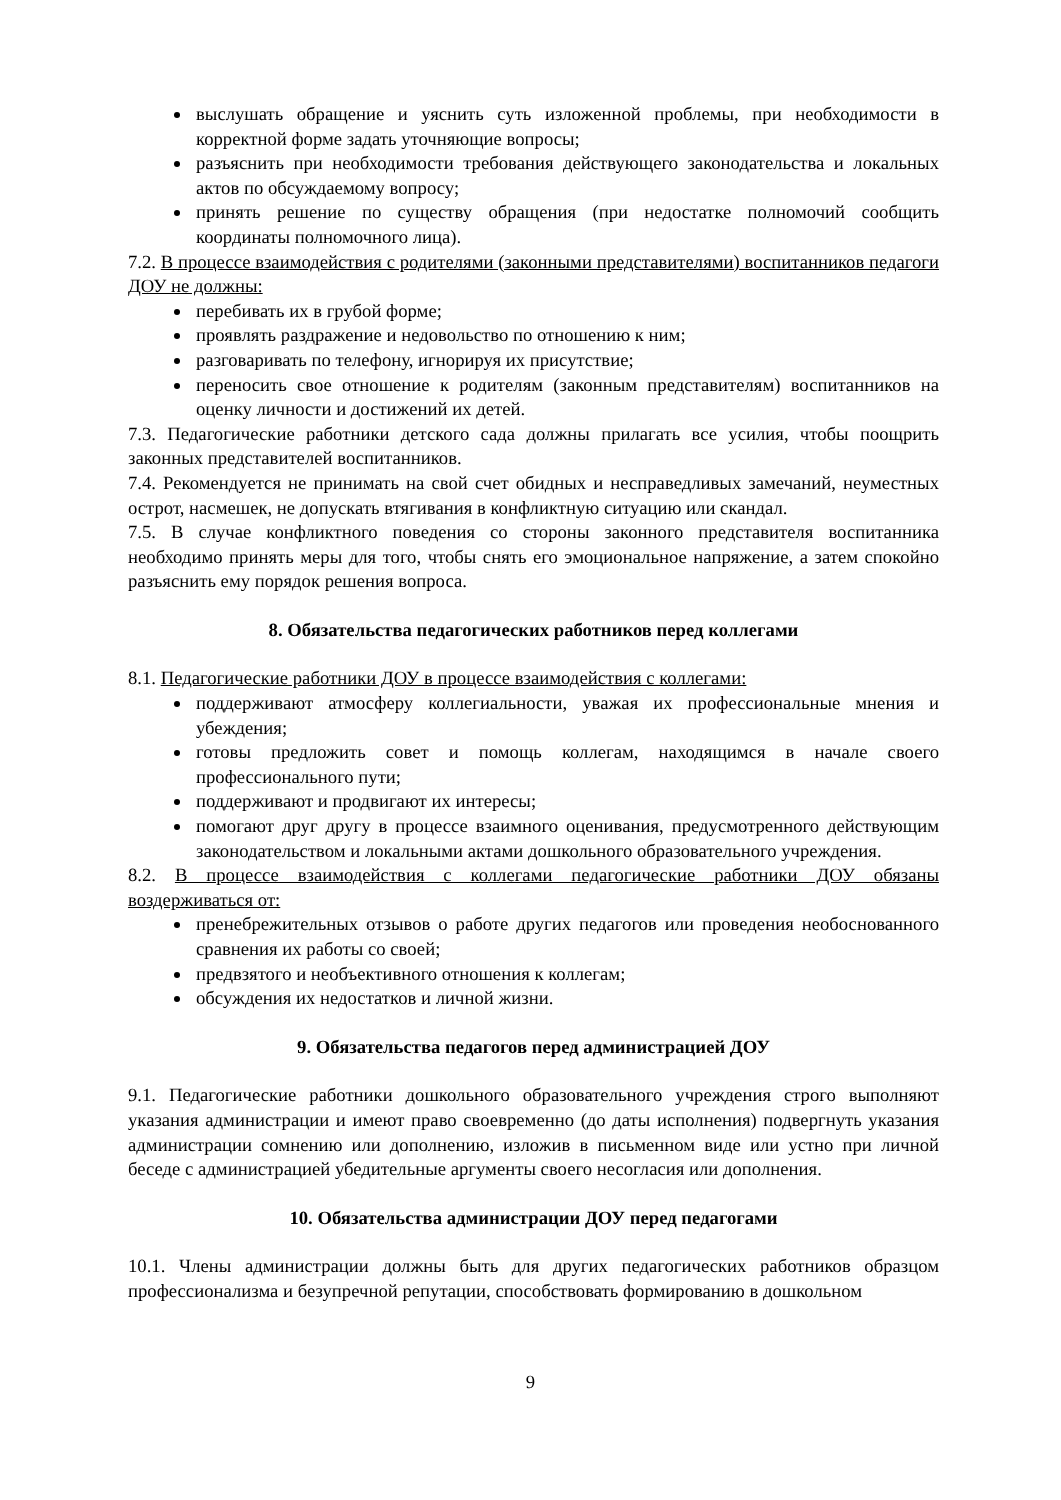выслушать обращение и уяснить суть изложенной проблемы, при необходимости в корректной форме задать уточняющие вопросы;
разъяснить при необходимости требования действующего законодательства и локальных актов по обсуждаемому вопросу;
принять решение по существу обращения (при недостатке полномочий сообщить координаты полномочного лица).
7.2. В процессе взаимодействия с родителями (законными представителями) воспитанников педагоги ДОУ не должны:
перебивать их в грубой форме;
проявлять раздражение и недовольство по отношению к ним;
разговаривать по телефону, игнорируя их присутствие;
переносить свое отношение к родителям (законным представителям) воспитанников на оценку личности и достижений их детей.
7.3. Педагогические работники детского сада должны прилагать все усилия, чтобы поощрить законных представителей воспитанников.
7.4. Рекомендуется не принимать на свой счет обидных и несправедливых замечаний, неуместных острот, насмешек, не допускать втягивания в конфликтную ситуацию или скандал.
7.5. В случае конфликтного поведения со стороны законного представителя воспитанника необходимо принять меры для того, чтобы снять его эмоциональное напряжение, а затем спокойно разъяснить ему порядок решения вопроса.
8. Обязательства педагогических работников перед коллегами
8.1. Педагогические работники ДОУ в процессе взаимодействия с коллегами:
поддерживают атмосферу коллегиальности, уважая их профессиональные мнения и убеждения;
готовы предложить совет и помощь коллегам, находящимся в начале своего профессионального пути;
поддерживают и продвигают их интересы;
помогают друг другу в процессе взаимного оценивания, предусмотренного действующим законодательством и локальными актами дошкольного образовательного учреждения.
8.2. В процессе взаимодействия с коллегами педагогические работники ДОУ обязаны воздерживаться от:
пренебрежительных отзывов о работе других педагогов или проведения необоснованного сравнения их работы со своей;
предвзятого и необъективного отношения к коллегам;
обсуждения их недостатков и личной жизни.
9. Обязательства педагогов перед администрацией ДОУ
9.1. Педагогические работники дошкольного образовательного учреждения строго выполняют указания администрации и имеют право своевременно (до даты исполнения) подвергнуть указания администрации сомнению или дополнению, изложив в письменном виде или устно при личной беседе с администрацией убедительные аргументы своего несогласия или дополнения.
10. Обязательства администрации ДОУ перед педагогами
10.1. Члены администрации должны быть для других педагогических работников образцом профессионализма и безупречной репутации, способствовать формированию в дошкольном
9